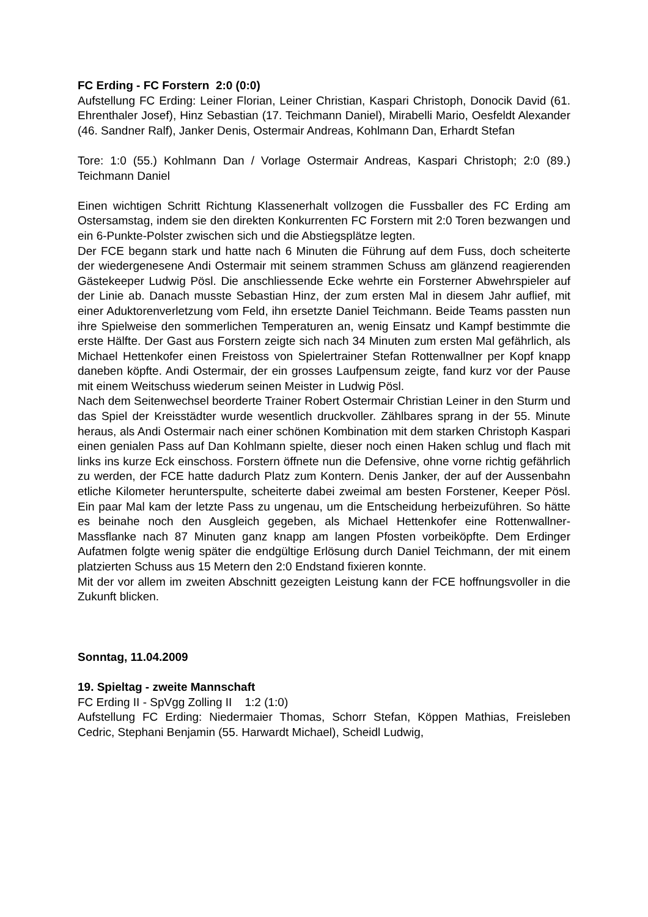FC Erding - FC Forstern 2:0 (0:0)
Aufstellung FC Erding: Leiner Florian, Leiner Christian, Kaspari Christoph, Donocik David (61. Ehrenthaler Josef), Hinz Sebastian (17. Teichmann Daniel), Mirabelli Mario, Oesfeldt Alexander (46. Sandner Ralf), Janker Denis, Ostermair Andreas, Kohlmann Dan, Erhardt Stefan
Tore: 1:0 (55.) Kohlmann Dan / Vorlage Ostermair Andreas, Kaspari Christoph; 2:0 (89.) Teichmann Daniel
Einen wichtigen Schritt Richtung Klassenerhalt vollzogen die Fussballer des FC Erding am Ostersamstag, indem sie den direkten Konkurrenten FC Forstern mit 2:0 Toren bezwangen und ein 6-Punkte-Polster zwischen sich und die Abstiegsplätze legten.
Der FCE begann stark und hatte nach 6 Minuten die Führung auf dem Fuss, doch scheiterte der wiedergenesene Andi Ostermair mit seinem strammen Schuss am glänzend reagierenden Gästekeeper Ludwig Pösl. Die anschliessende Ecke wehrte ein Forsterner Abwehrspieler auf der Linie ab. Danach musste Sebastian Hinz, der zum ersten Mal in diesem Jahr auflief, mit einer Aduktorenverletzung vom Feld, ihn ersetzte Daniel Teichmann. Beide Teams passten nun ihre Spielweise den sommerlichen Temperaturen an, wenig Einsatz und Kampf bestimmte die erste Hälfte. Der Gast aus Forstern zeigte sich nach 34 Minuten zum ersten Mal gefährlich, als Michael Hettenkofer einen Freistoss von Spielertrainer Stefan Rottenwallner per Kopf knapp daneben köpfte. Andi Ostermair, der ein grosses Laufpensum zeigte, fand kurz vor der Pause mit einem Weitschuss wiederum seinen Meister in Ludwig Pösl.
Nach dem Seitenwechsel beorderte Trainer Robert Ostermair Christian Leiner in den Sturm und das Spiel der Kreisstädter wurde wesentlich druckvoller. Zählbares sprang in der 55. Minute heraus, als Andi Ostermair nach einer schönen Kombination mit dem starken Christoph Kaspari einen genialen Pass auf Dan Kohlmann spielte, dieser noch einen Haken schlug und flach mit links ins kurze Eck einschoss. Forstern öffnete nun die Defensive, ohne vorne richtig gefährlich zu werden, der FCE hatte dadurch Platz zum Kontern. Denis Janker, der auf der Aussenbahn etliche Kilometer herunterspulte, scheiterte dabei zweimal am besten Forstener, Keeper Pösl. Ein paar Mal kam der letzte Pass zu ungenau, um die Entscheidung herbeizuführen. So hätte es beinahe noch den Ausgleich gegeben, als Michael Hettenkofer eine Rottenwallner-Massflanke nach 87 Minuten ganz knapp am langen Pfosten vorbeiköpfte. Dem Erdinger Aufatmen folgte wenig später die endgültige Erlösung durch Daniel Teichmann, der mit einem platzierten Schuss aus 15 Metern den 2:0 Endstand fixieren konnte.
Mit der vor allem im zweiten Abschnitt gezeigten Leistung kann der FCE hoffnungsvoller in die Zukunft blicken.
Sonntag, 11.04.2009
19. Spieltag - zweite Mannschaft
FC Erding II - SpVgg Zolling II 1:2 (1:0)
Aufstellung FC Erding: Niedermaier Thomas, Schorr Stefan, Köppen Mathias, Freisleben Cedric, Stephani Benjamin (55. Harwardt Michael), Scheidl Ludwig,